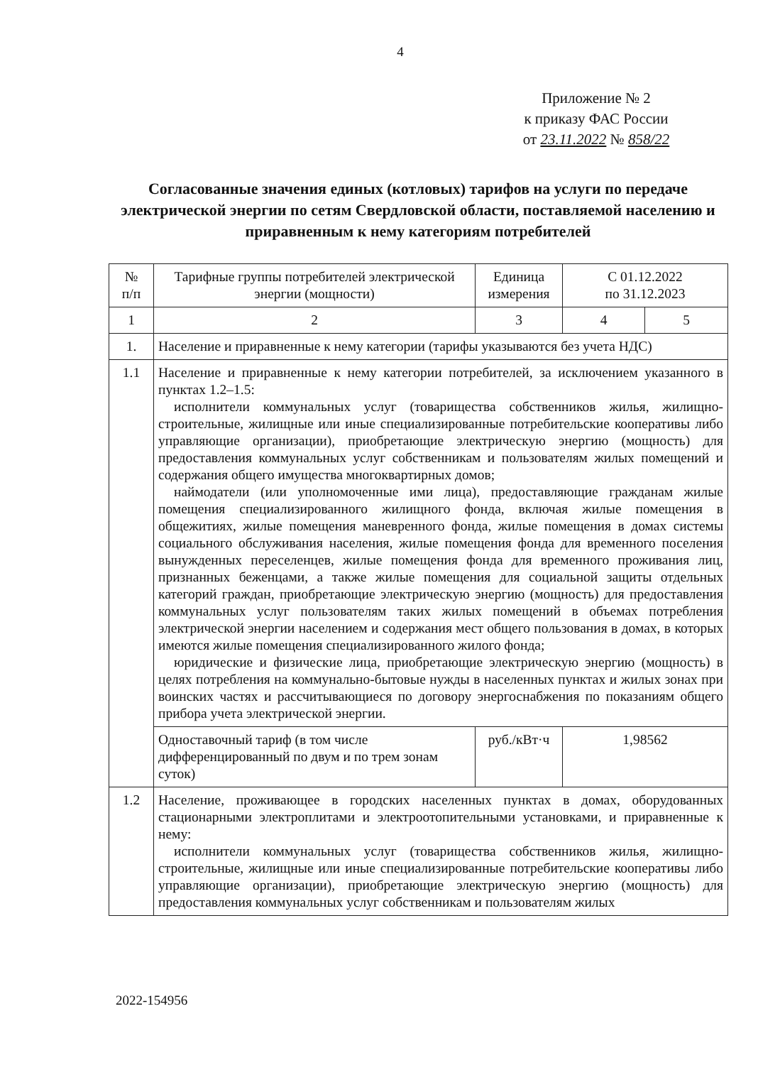4
Приложение № 2
к приказу ФАС России
от 23.11.2022 № 858/22
Согласованные значения единых (котловых) тарифов на услуги по передаче электрической энергии по сетям Свердловской области, поставляемой населению и приравненным к нему категориям потребителей
| № п/п | Тарифные группы потребителей электрической энергии (мощности) | Единица измерения | С 01.12.2022 по 31.12.2023 | |
| 1 | 2 | 3 | 4 | 5 |
| 1. | Население и приравненные к нему категории (тарифы указываются без учета НДС) | | | |
| 1.1 | Население и приравненные к нему категории потребителей, за исключением указанного в пунктах 1.2–1.5: исполнители коммунальных услуг (товарищества собственников жилья, жилищно-строительные, жилищные или иные специализированные потребительские кооперативы либо управляющие организации), приобретающие электрическую энергию (мощность) для предоставления коммунальных услуг собственникам и пользователям жилых помещений и содержания общего имущества многоквартирных домов; наймодатели (или уполномоченные ими лица), предоставляющие гражданам жилые помещения специализированного жилищного фонда, включая жилые помещения в общежитиях, жилые помещения маневренного фонда, жилые помещения в домах системы социального обслуживания населения, жилые помещения фонда для временного поселения вынужденных переселенцев, жилые помещения фонда для временного проживания лиц, признанных беженцами, а также жилые помещения для социальной защиты отдельных категорий граждан, приобретающие электрическую энергию (мощность) для предоставления коммунальных услуг пользователям таких жилых помещений в объемах потребления электрической энергии населением и содержания мест общего пользования в домах, в которых имеются жилые помещения специализированного жилого фонда; юридические и физические лица, приобретающие электрическую энергию (мощность) в целях потребления на коммунально-бытовые нужды в населенных пунктах и жилых зонах при воинских частях и рассчитывающиеся по договору энергоснабжения по показаниям общего прибора учета электрической энергии. | | | |
| | Одноставочный тариф (в том числе дифференцированный по двум и по трем зонам суток) | руб./кВт·ч | 1,98562 | |
| 1.2 | Население, проживающее в городских населенных пунктах в домах, оборудованных стационарными электроплитами и электроотопительными установками, и приравненные к нему: исполнители коммунальных услуг (товарищества собственников жилья, жилищно-строительные, жилищные или иные специализированные потребительские кооперативы либо управляющие организации), приобретающие электрическую энергию (мощность) для предоставления коммунальных услуг собственникам и пользователям жилых | | | |
2022-154956